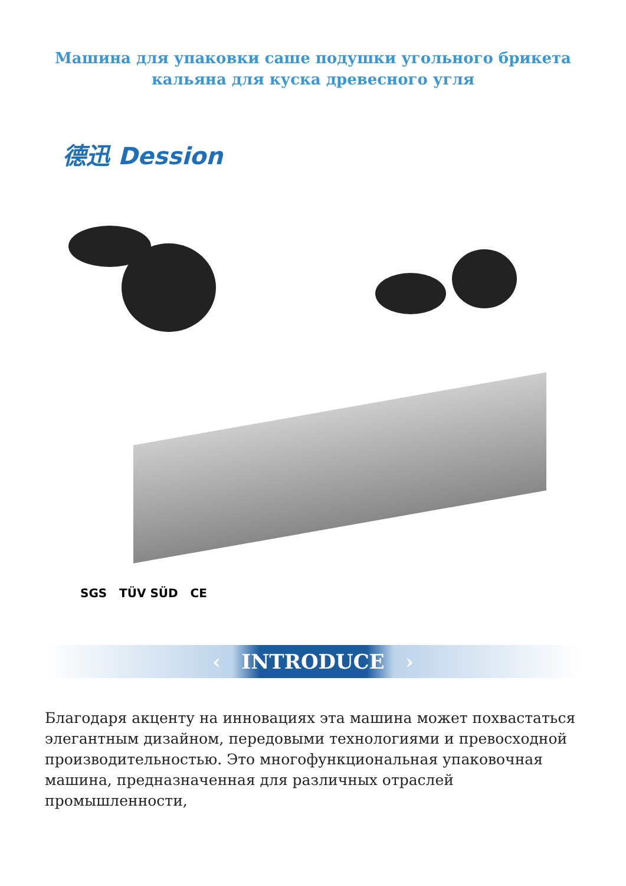Машина для упаковки саше подушки угольного брикета
кальяна для куска древесного угля
德迅 Dession
SGS TÜV SÜD CE
‹ INTRODUCE ›
Благодаря акценту на инновациях эта машина может похвастаться элегантным дизайном, передовыми технологиями и превосходной производительностью. Это многофункциональная упаковочная машина, предназначенная для различных отраслей промышленности,